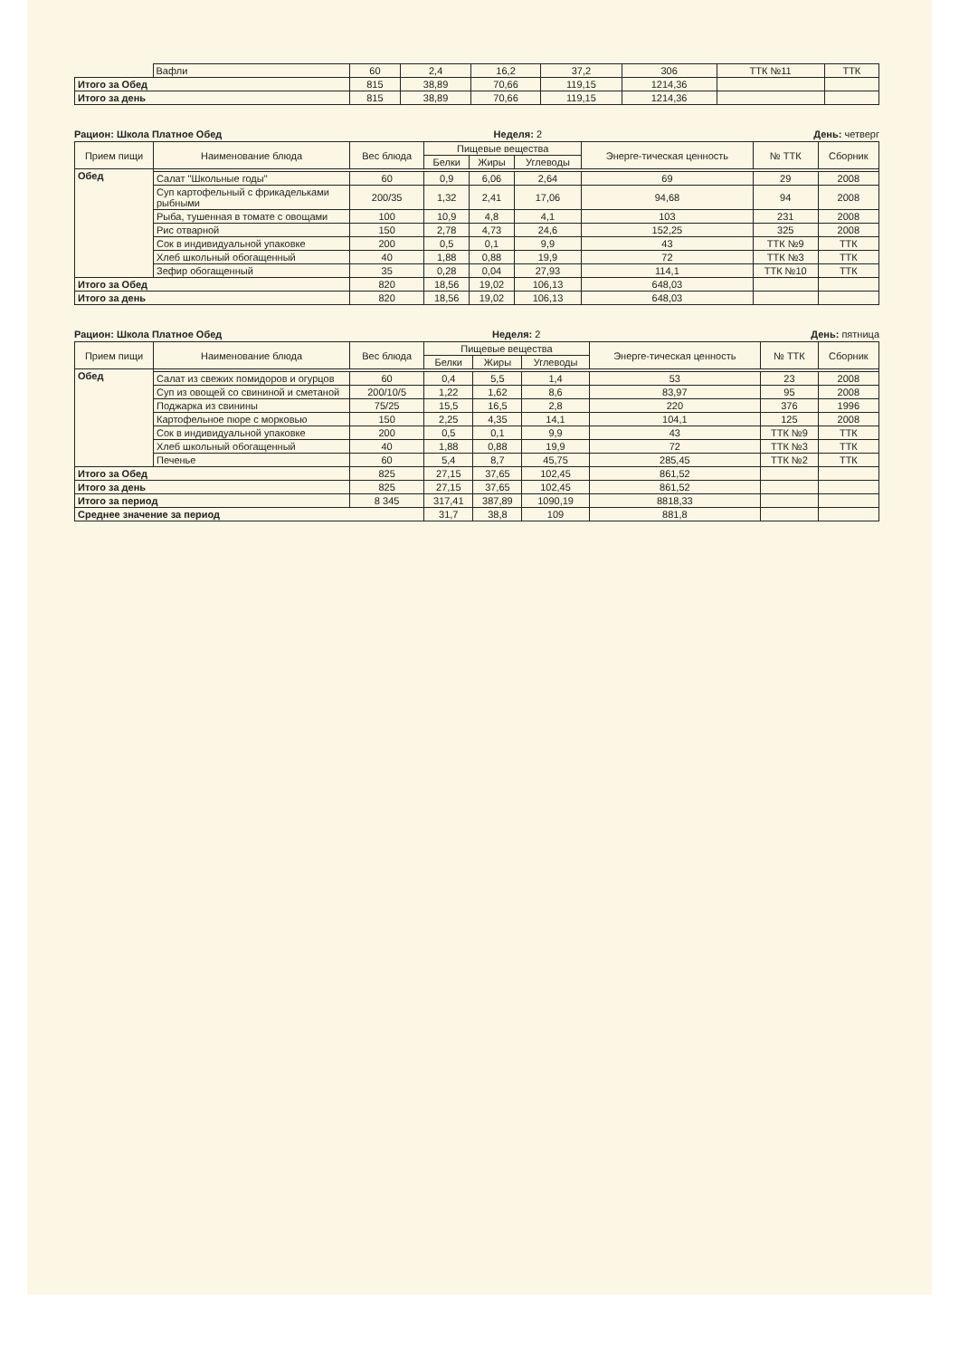| | Вафли | 60 | 2,4 | 16,2 | 37,2 | 306 | ТТК №11 | ТТК |
| Итого за Обед | | 815 | 38,89 | 70,66 | 119,15 | 1214,36 | | |
| Итого за день | | 815 | 38,89 | 70,66 | 119,15 | 1214,36 | | |
Рацион: Школа Платное Обед Неделя: 2 День: четверг
| Прием пищи | Наименование блюда | Вес блюда | Пищевые вещества | | | Энерге-тическая ценность | № ТТК | Сборник |
| --- | --- | --- | --- | --- | --- | --- | --- | --- |
| | | | Белки | Жиры | Углеводы | | | |
| Обед | | | | | | | | |
| | Салат "Школьные годы" | 60 | 0,9 | 6,06 | 2,64 | 69 | 29 | 2008 |
| | Суп картофельный с фрикадельками рыбными | 200/35 | 1,32 | 2,41 | 17,06 | 94,68 | 94 | 2008 |
| | Рыба, тушенная в томате с овощами | 100 | 10,9 | 4,8 | 4,1 | 103 | 231 | 2008 |
| | Рис отварной | 150 | 2,78 | 4,73 | 24,6 | 152,25 | 325 | 2008 |
| | Сок в индивидуальной упаковке | 200 | 0,5 | 0,1 | 9,9 | 43 | ТТК №9 | ТТК |
| | Хлеб школьный обогащенный | 40 | 1,88 | 0,88 | 19,9 | 72 | ТТК №3 | ТТК |
| | Зефир обогащенный | 35 | 0,28 | 0,04 | 27,93 | 114,1 | ТТК №10 | ТТК |
| Итого за Обед | | 820 | 18,56 | 19,02 | 106,13 | 648,03 | | |
| Итого за день | | 820 | 18,56 | 19,02 | 106,13 | 648,03 | | |
Рацион: Школа Платное Обед Неделя: 2 День: пятница
| Прием пищи | Наименование блюда | Вес блюда | Пищевые вещества | | | Энерге-тическая ценность | № ТТК | Сборник |
| --- | --- | --- | --- | --- | --- | --- | --- | --- |
| | | | Белки | Жиры | Углеводы | | | |
| Обед | | | | | | | | |
| | Салат из свежих помидоров и огурцов | 60 | 0,4 | 5,5 | 1,4 | 53 | 23 | 2008 |
| | Суп из овощей со свининой и сметаной | 200/10/5 | 1,22 | 1,62 | 8,6 | 83,97 | 95 | 2008 |
| | Поджарка из свинины | 75/25 | 15,5 | 16,5 | 2,8 | 220 | 376 | 1996 |
| | Картофельное пюре с морковью | 150 | 2,25 | 4,35 | 14,1 | 104,1 | 125 | 2008 |
| | Сок в индивидуальной упаковке | 200 | 0,5 | 0,1 | 9,9 | 43 | ТТК №9 | ТТК |
| | Хлеб школьный обогащенный | 40 | 1,88 | 0,88 | 19,9 | 72 | ТТК №3 | ТТК |
| | Печенье | 60 | 5,4 | 8,7 | 45,75 | 285,45 | ТТК №2 | ТТК |
| Итого за Обед | | 825 | 27,15 | 37,65 | 102,45 | 861,52 | | |
| Итого за день | | 825 | 27,15 | 37,65 | 102,45 | 861,52 | | |
| Итого за период | | 8 345 | 317,41 | 387,89 | 1090,19 | 8818,33 | | |
| Среднее значение за период | | | 31,7 | 38,8 | 109 | 881,8 | | |